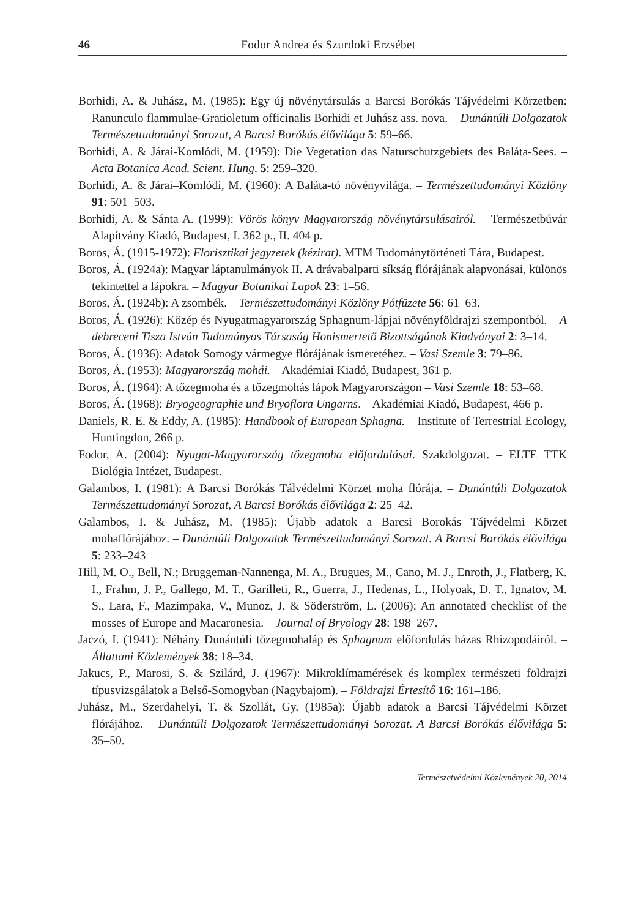46 Fodor Andrea és Szurdoki Erzsébet
Borhidi, A. & Juhász, M. (1985): Egy új növénytársulás a Barcsi Borókás Tájvédelmi Körzetben: Ranunculo flammulae-Gratioletum officinalis Borhidi et Juhász ass. nova. – Dunántúli Dolgozatok Természettudományi Sorozat, A Barcsi Borókás élővilága 5: 59–66.
Borhidi, A. & Járai-Komlódi, M. (1959): Die Vegetation das Naturschutzgebiets des Baláta-Sees. – Acta Botanica Acad. Scient. Hung. 5: 259–320.
Borhidi, A. & Járai–Komlódi, M. (1960): A Baláta-tó növényvilága. – Természettudományi Közlöny 91: 501–503.
Borhidi, A. & Sánta A. (1999): Vörös könyv Magyarország növénytársulásairól. – Természetbúvár Alapítvány Kiadó, Budapest, I. 362 p., II. 404 p.
Boros, Á. (1915-1972): Florisztikai jegyzetek (kézirat). MTM Tudománytörténeti Tára, Budapest.
Boros, Á. (1924a): Magyar láptanulmányok II. A drávabalparti síkság flórájának alapvonásai, különös tekintettel a lápokra. – Magyar Botanikai Lapok 23: 1–56.
Boros, Á. (1924b): A zsombék. – Természettudományi Közlöny Pótfüzete 56: 61–63.
Boros, Á. (1926): Közép és Nyugatmagyarország Sphagnum-lápjai növényföldrajzi szempontból. – A debreceni Tisza István Tudományos Társaság Honismertető Bizottságának Kiadványai 2: 3–14.
Boros, Á. (1936): Adatok Somogy vármegye flórájának ismeretéhez. – Vasi Szemle 3: 79–86.
Boros, Á. (1953): Magyarország mohái. – Akadémiai Kiadó, Budapest, 361 p.
Boros, Á. (1964): A tőzegmoha és a tőzegmohás lápok Magyarországon – Vasi Szemle 18: 53–68.
Boros, Á. (1968): Bryogeographie und Bryoflora Ungarns. – Akadémiai Kiadó, Budapest, 466 p.
Daniels, R. E. & Eddy, A. (1985): Handbook of European Sphagna. – Institute of Terrestrial Ecology, Huntingdon, 266 p.
Fodor, A. (2004): Nyugat-Magyarország tőzegmoha előfordulásai. Szakdolgozat. – ELTE TTK Biológia Intézet, Budapest.
Galambos, I. (1981): A Barcsi Borókás Tálvédelmi Körzet moha flórája. – Dunántúli Dolgozatok Természettudományi Sorozat, A Barcsi Borókás élővilága 2: 25–42.
Galambos, I. & Juhász, M. (1985): Újabb adatok a Barcsi Borokás Tájvédelmi Körzet mohaflórájához. – Dunántúli Dolgozatok Természettudományi Sorozat. A Barcsi Borókás élővilága 5: 233–243
Hill, M. O., Bell, N.; Bruggeman-Nannenga, M. A., Brugues, M., Cano, M. J., Enroth, J., Flatberg, K. I., Frahm, J. P., Gallego, M. T., Garilleti, R., Guerra, J., Hedenas, L., Holyoak, D. T., Ignatov, M. S., Lara, F., Mazimpaka, V., Munoz, J. & Söderström, L. (2006): An annotated checklist of the mosses of Europe and Macaronesia. – Journal of Bryology 28: 198–267.
Jaczó, I. (1941): Néhány Dunántúli tőzegmohaláp és Sphagnum előfordulás házas Rhizopodáiról. – Állattani Közlemények 38: 18–34.
Jakucs, P., Marosi, S. & Szilárd, J. (1967): Mikroklímamérések és komplex természeti földrajzi típusvizsgálatok a Belső-Somogyban (Nagybajom). – Földrajzi Értesítő 16: 161–186.
Juhász, M., Szerdahelyi, T. & Szollát, Gy. (1985a): Újabb adatok a Barcsi Tájvédelmi Körzet flórájához. – Dunántúli Dolgozatok Természettudományi Sorozat. A Barcsi Borókás élővilága 5: 35–50.
Természetvédelmi Közlemények 20, 2014